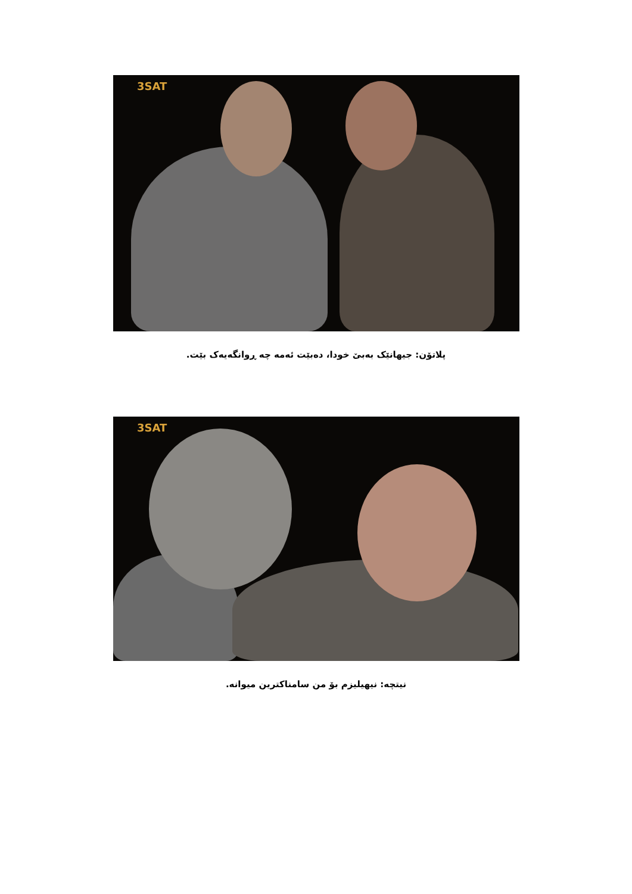3SAT
پلاتۆن: جیهانێک بەبێ خودا، دەبێت ئەمە چە ڕوانگەیەک بێت.
3SAT
نیتچە: نیهیلیزم بۆ من سامناکترین میوانە.